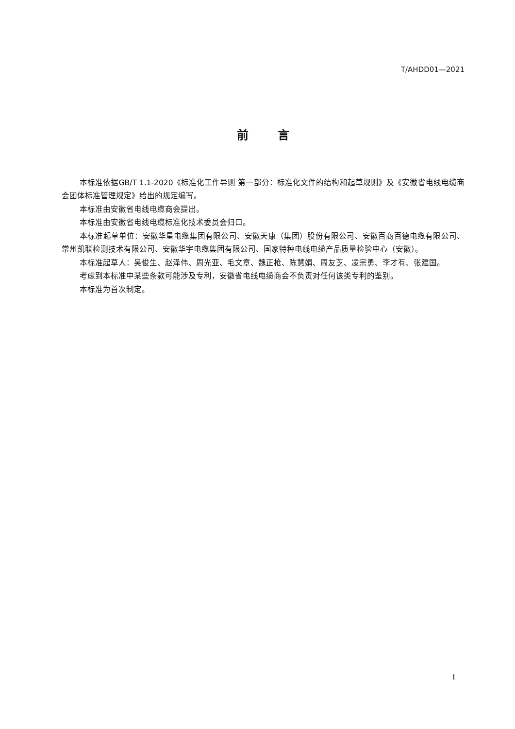T/AHDD01—2021
前言
本标准依据GB/T 1.1-2020《标准化工作导则 第一部分：标准化文件的结构和起草规则》及《安徽省电线电缆商会团体标准管理规定》给出的规定编写。
本标准由安徽省电线电缆商会提出。
本标准由安徽省电线电缆标准化技术委员会归口。
本标准起草单位：安徽华星电缆集团有限公司、安徽天康（集团）股份有限公司、安徽百商百德电缆有限公司、常州凯联检测技术有限公司、安徽华宇电缆集团有限公司、国家特种电线电缆产品质量检验中心（安徽）。
本标准起草人：吴俊生、赵泽伟、周光亚、毛文章、魏正枪、陈慧娟、周友芝、凌宗勇、李才有、张建国。
考虑到本标准中某些条款可能涉及专利，安徽省电线电缆商会不负责对任何该类专利的鉴别。
本标准为首次制定。
I